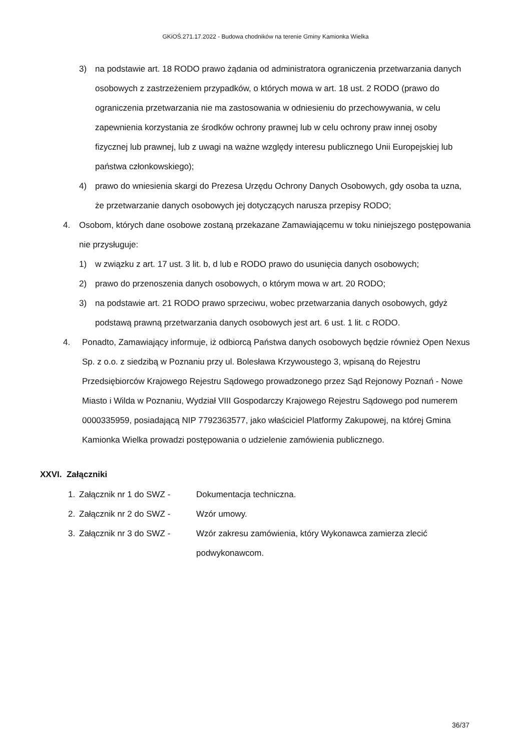GKiOŚ.271.17.2022 - Budowa chodników na terenie Gminy Kamionka Wielka
3) na podstawie art. 18 RODO prawo żądania od administratora ograniczenia przetwarzania danych osobowych z zastrzeżeniem przypadków, o których mowa w art. 18 ust. 2 RODO (prawo do ograniczenia przetwarzania nie ma zastosowania w odniesieniu do przechowywania, w celu zapewnienia korzystania ze środków ochrony prawnej lub w celu ochrony praw innej osoby fizycznej lub prawnej, lub z uwagi na ważne względy interesu publicznego Unii Europejskiej lub państwa członkowskiego);
4) prawo do wniesienia skargi do Prezesa Urzędu Ochrony Danych Osobowych, gdy osoba ta uzna, że przetwarzanie danych osobowych jej dotyczących narusza przepisy RODO;
4. Osobom, których dane osobowe zostaną przekazane Zamawiającemu w toku niniejszego postępowania nie przysługuje:
1) w związku z art. 17 ust. 3 lit. b, d lub e RODO prawo do usunięcia danych osobowych;
2) prawo do przenoszenia danych osobowych, o którym mowa w art. 20 RODO;
3) na podstawie art. 21 RODO prawo sprzeciwu, wobec przetwarzania danych osobowych, gdyż podstawą prawną przetwarzania danych osobowych jest art. 6 ust. 1 lit. c RODO.
4. Ponadto, Zamawiający informuje, iż odbiorcą Państwa danych osobowych będzie również Open Nexus Sp. z o.o. z siedzibą w Poznaniu przy ul. Bolesława Krzywoustego 3, wpisaną do Rejestru Przedsiębiorców Krajowego Rejestru Sądowego prowadzonego przez Sąd Rejonowy Poznań - Nowe Miasto i Wilda w Poznaniu, Wydział VIII Gospodarczy Krajowego Rejestru Sądowego pod numerem 0000335959, posiadającą NIP 7792363577, jako właściciel Platformy Zakupowej, na której Gmina Kamionka Wielka prowadzi postępowania o udzielenie zamówienia publicznego.
XXVI. Załączniki
1. Załącznik nr 1 do SWZ - Dokumentacja techniczna.
2. Załącznik nr 2 do SWZ - Wzór umowy.
3. Załącznik nr 3 do SWZ - Wzór zakresu zamówienia, który Wykonawca zamierza zlecić podwykonawcom.
36/37